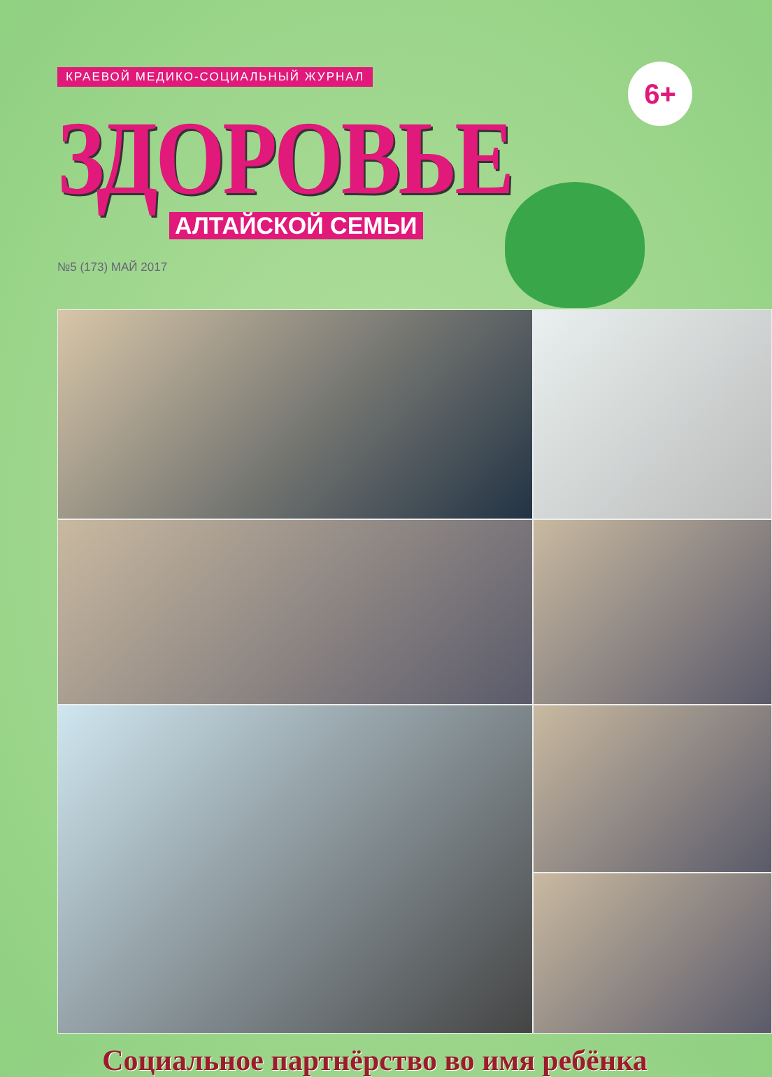КРАЕВОЙ МЕДИКО-СОЦИАЛЬНЫЙ ЖУРНАЛ
ЗДОРОВЬЕ
АЛТАЙСКОЙ СЕМЬИ
№5 (173) МАЙ 2017
6+
Социальное партнёрство во имя ребёнка